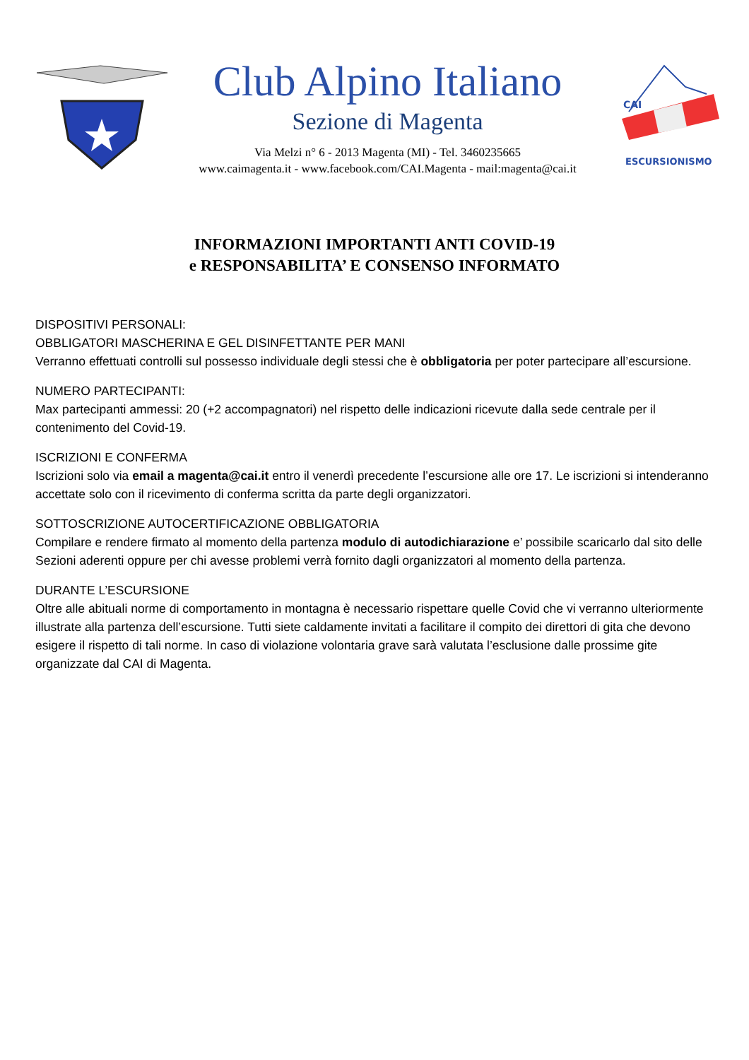Club Alpino Italiano
Sezione di Magenta
Via Melzi n° 6 - 2013 Magenta (MI) - Tel. 3460235665
www.caimagenta.it - www.facebook.com/CAI.Magenta - mail:magenta@cai.it
CAI
ESCURSIONISMO
INFORMAZIONI IMPORTANTI ANTI COVID-19
e RESPONSABILITA’ E CONSENSO INFORMATO
DISPOSITIVI PERSONALI:
OBBLIGATORI MASCHERINA E GEL DISINFETTANTE PER MANI
Verranno effettuati controlli sul possesso individuale degli stessi che è obbligatoria per poter partecipare all’escursione.
NUMERO PARTECIPANTI:
Max partecipanti ammessi: 20 (+2 accompagnatori) nel rispetto delle indicazioni ricevute dalla sede centrale per il contenimento del Covid-19.
ISCRIZIONI E CONFERMA
Iscrizioni solo via email a magenta@cai.it entro il venerdì precedente l’escursione alle ore 17. Le iscrizioni si intenderanno accettate solo con il ricevimento di conferma scritta da parte degli organizzatori.
SOTTOSCRIZIONE AUTOCERTIFICAZIONE OBBLIGATORIA
Compilare e rendere firmato al momento della partenza modulo di autodichiarazione e’ possibile scaricarlo dal sito delle Sezioni aderenti oppure per chi avesse problemi verrà fornito dagli organizzatori al momento della partenza.
DURANTE L’ESCURSIONE
Oltre alle abituali norme di comportamento in montagna è necessario rispettare quelle Covid che vi verranno ulteriormente illustrate alla partenza dell’escursione. Tutti siete caldamente invitati a facilitare il compito dei direttori di gita che devono esigere il rispetto di tali norme. In caso di violazione volontaria grave sarà valutata l’esclusione dalle prossime gite organizzate dal CAI di Magenta.